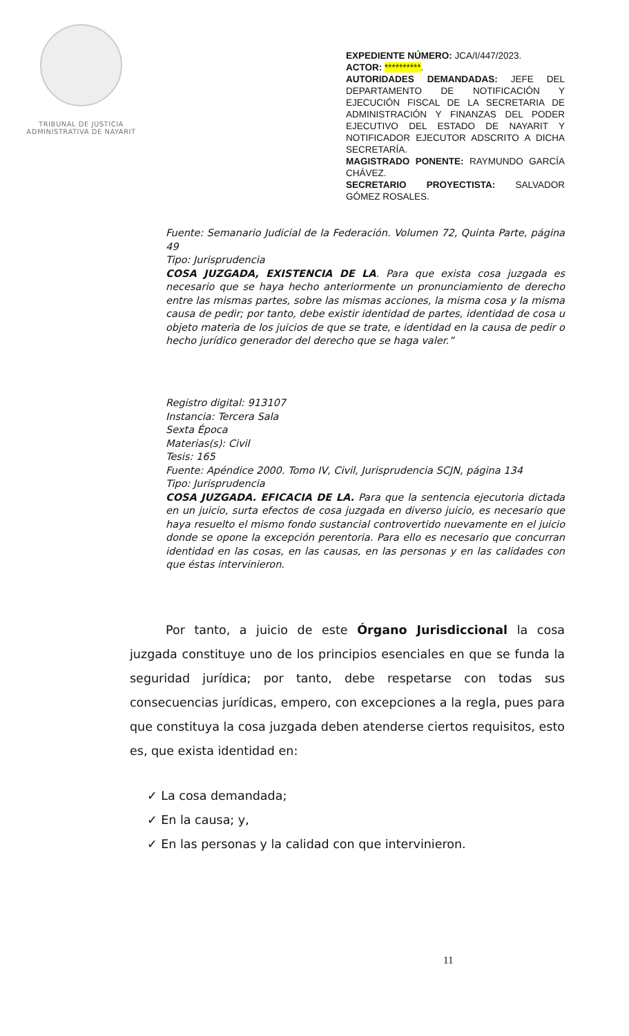TRIBUNAL DE JUSTICIA
ADMINISTRATIVA DE NAYARIT
EXPEDIENTE NÚMERO: JCA/I/447/2023.
ACTOR: **********.
AUTORIDADES DEMANDADAS: JEFE DEL DEPARTAMENTO DE NOTIFICACIÓN Y EJECUCIÓN FISCAL DE LA SECRETARIA DE ADMINISTRACIÓN Y FINANZAS DEL PODER EJECUTIVO DEL ESTADO DE NAYARIT Y NOTIFICADOR EJECUTOR ADSCRITO A DICHA SECRETARÍA.
MAGISTRADO PONENTE: RAYMUNDO GARCÍA CHÁVEZ.
SECRETARIO PROYECTISTA: SALVADOR GÓMEZ ROSALES.
Fuente: Semanario Judicial de la Federación. Volumen 72, Quinta Parte, página 49
Tipo: Jurisprudencia
COSA JUZGADA, EXISTENCIA DE LA. Para que exista cosa juzgada es necesario que se haya hecho anteriormente un pronunciamiento de derecho entre las mismas partes, sobre las mismas acciones, la misma cosa y la misma causa de pedir; por tanto, debe existir identidad de partes, identidad de cosa u objeto materia de los juicios de que se trate, e identidad en la causa de pedir o hecho jurídico generador del derecho que se haga valer.”
Registro digital: 913107
Instancia: Tercera Sala
Sexta Época
Materias(s): Civil
Tesis: 165
Fuente: Apéndice 2000. Tomo IV, Civil, Jurisprudencia SCJN, página 134
Tipo: Jurisprudencia
COSA JUZGADA. EFICACIA DE LA. Para que la sentencia ejecutoria dictada en un juicio, surta efectos de cosa juzgada en diverso juicio, es necesario que haya resuelto el mismo fondo sustancial controvertido nuevamente en el juicio donde se opone la excepción perentoria. Para ello es necesario que concurran identidad en las cosas, en las causas, en las personas y en las calidades con que éstas intervinieron.
Por tanto, a juicio de este Órgano Jurisdiccional la cosa juzgada constituye uno de los principios esenciales en que se funda la seguridad jurídica; por tanto, debe respetarse con todas sus consecuencias jurídicas, empero, con excepciones a la regla, pues para que constituya la cosa juzgada deben atenderse ciertos requisitos, esto es, que exista identidad en:
✓ La cosa demandada;
✓ En la causa; y,
✓ En las personas y la calidad con que intervinieron.
11